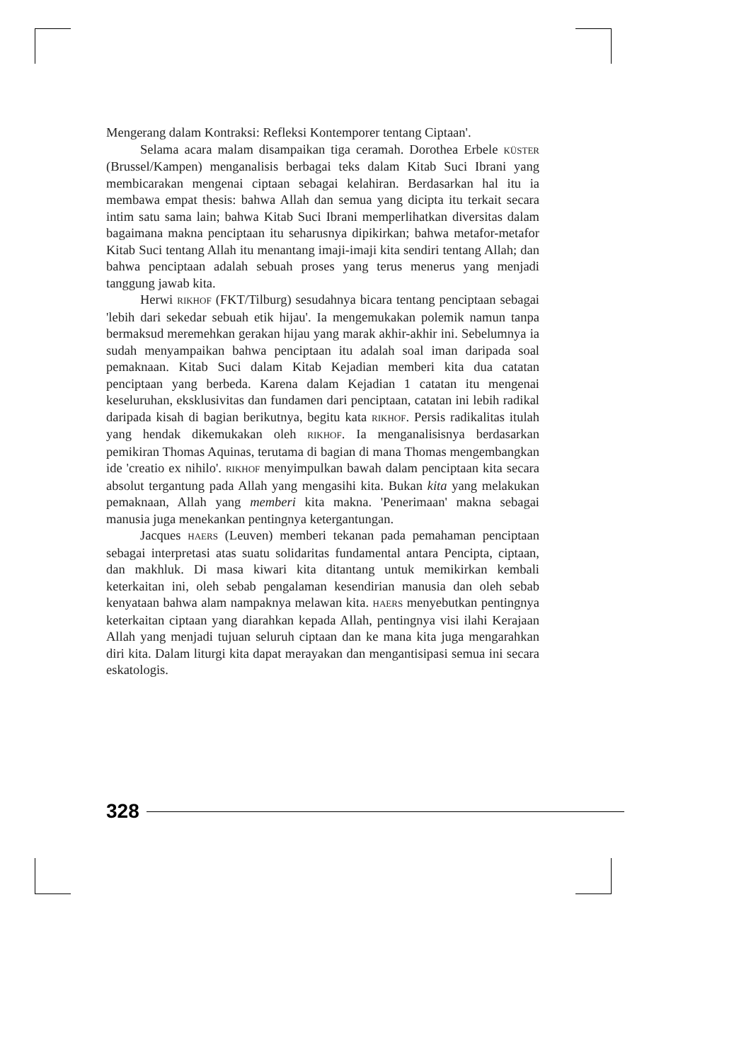Mengerang dalam Kontraksi: Refleksi Kontemporer tentang Ciptaan'.
Selama acara malam disampaikan tiga ceramah. Dorothea Erbele KÜSTER (Brussel/Kampen) menganalisis berbagai teks dalam Kitab Suci Ibrani yang membicarakan mengenai ciptaan sebagai kelahiran. Berdasarkan hal itu ia membawa empat thesis: bahwa Allah dan semua yang dicipta itu terkait secara intim satu sama lain; bahwa Kitab Suci Ibrani memperlihatkan diversitas dalam bagaimana makna penciptaan itu seharusnya dipikirkan; bahwa metafor-metafor Kitab Suci tentang Allah itu menantang imaji-imaji kita sendiri tentang Allah; dan bahwa penciptaan adalah sebuah proses yang terus menerus yang menjadi tanggung jawab kita.
Herwi RIKHOF (FKT/Tilburg) sesudahnya bicara tentang penciptaan sebagai 'lebih dari sekedar sebuah etik hijau'. Ia mengemukakan polemik namun tanpa bermaksud meremehkan gerakan hijau yang marak akhir-akhir ini. Sebelumnya ia sudah menyampaikan bahwa penciptaan itu adalah soal iman daripada soal pemaknaan. Kitab Suci dalam Kitab Kejadian memberi kita dua catatan penciptaan yang berbeda. Karena dalam Kejadian 1 catatan itu mengenai keseluruhan, eksklusivitas dan fundamen dari penciptaan, catatan ini lebih radikal daripada kisah di bagian berikutnya, begitu kata RIKHOF. Persis radikalitas itulah yang hendak dikemukakan oleh RIKHOF. Ia menganalisisnya berdasarkan pemikiran Thomas Aquinas, terutama di bagian di mana Thomas mengembangkan ide 'creatio ex nihilo'. RIKHOF menyimpulkan bawah dalam penciptaan kita secara absolut tergantung pada Allah yang mengasihi kita. Bukan kita yang melakukan pemaknaan, Allah yang memberi kita makna. 'Penerimaan' makna sebagai manusia juga menekankan pentingnya ketergantungan.
Jacques HAERS (Leuven) memberi tekanan pada pemahaman penciptaan sebagai interpretasi atas suatu solidaritas fundamental antara Pencipta, ciptaan, dan makhluk. Di masa kiwari kita ditantang untuk memikirkan kembali keterkaitan ini, oleh sebab pengalaman kesendirian manusia dan oleh sebab kenyataan bahwa alam nampaknya melawan kita. HAERS menyebutkan pentingnya keterkaitan ciptaan yang diarahkan kepada Allah, pentingnya visi ilahi Kerajaan Allah yang menjadi tujuan seluruh ciptaan dan ke mana kita juga mengarahkan diri kita. Dalam liturgi kita dapat merayakan dan mengantisipasi semua ini secara eskatologis.
328